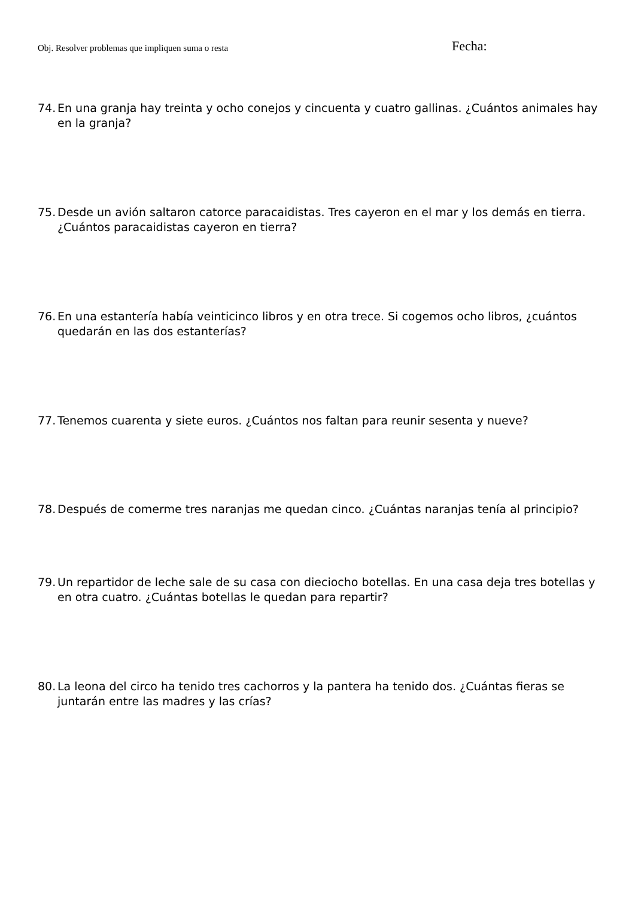Obj. Resolver problemas que impliquen suma o resta
Fecha:
74. En una granja hay treinta y ocho conejos y cincuenta y cuatro gallinas. ¿Cuántos animales hay en la granja?
75. Desde un avión saltaron catorce paracaidistas. Tres cayeron en el mar y los demás en tierra. ¿Cuántos paracaidistas cayeron en tierra?
76. En una estantería había veinticinco libros y en otra trece. Si cogemos ocho libros, ¿cuántos quedarán en las dos estanterías?
77. Tenemos cuarenta y siete euros. ¿Cuántos nos faltan para reunir sesenta y nueve?
78. Después de comerme tres naranjas me quedan cinco. ¿Cuántas naranjas tenía al principio?
79. Un repartidor de leche sale de su casa con dieciocho botellas. En una casa deja tres botellas y en otra cuatro. ¿Cuántas botellas le quedan para repartir?
80. La leona del circo ha tenido tres cachorros y la pantera ha tenido dos. ¿Cuántas fieras se juntarán entre las madres y las crías?